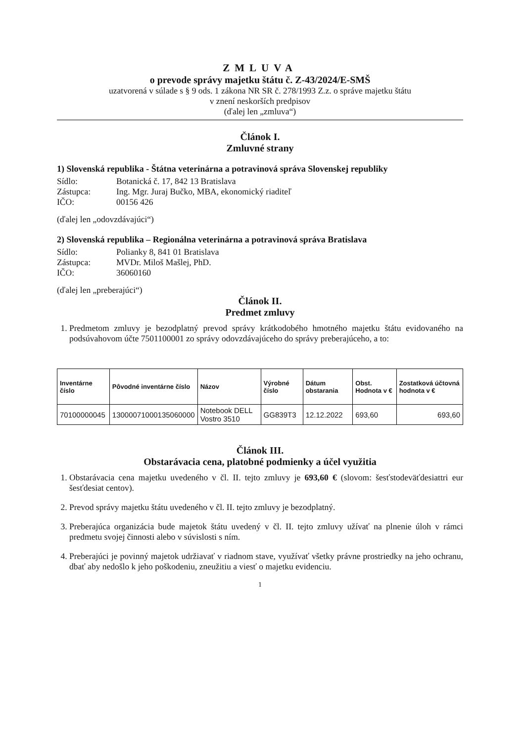ZMLUVA
o prevode správy majetku štátu č. Z-43/2024/E-SMŠ
uzatvorená v súlade s § 9 ods. 1 zákona NR SR č. 278/1993 Z.z. o správe majetku štátu
v znení neskorších predpisov
(ďalej len „zmluva“)
Článok I.
Zmluvné strany
1) Slovenská republika - Štátna veterinárna a potravinová správa Slovenskej republiky
Sídlo: Botanická č. 17, 842 13 Bratislava
Zástupca: Ing. Mgr. Juraj Bučko, MBA, ekonomický riaditeľ
IČO: 00156 426
(ďalej len „odovzdávajúci“)
2) Slovenská republika – Regionálna veterinárna a potravinová správa Bratislava
Sídlo: Polianky 8, 841 01 Bratislava
Zástupca: MVDr. Miloš Mašlej, PhD.
IČO: 36060160
(ďalej len „preberajúci“)
Článok II.
Predmet zmluvy
1. Predmetom zmluvy je bezodplatný prevod správy krátkodobého hmotného majetku štátu evidovaného na podsúvahovom účte 7501100001 zo správy odovzdávajúceho do správy preberajúceho, a to:
| Inventárne číslo | Pôvodné inventárne číslo | Názov | Výrobné číslo | Dátum obstarania | Obst. Hodnota v € | Zostatková účtovná hodnota v € |
| --- | --- | --- | --- | --- | --- | --- |
| 70100000045 | 13000071000135060000 | Notebook DELL Vostro 3510 | GG839T3 | 12.12.2022 | 693,60 | 693,60 |
Článok III.
Obstarávacia cena, platobné podmienky a účel využitia
1. Obstarávacia cena majetku uvedeného v čl. II. tejto zmluvy je 693,60 € (slovom: šesťstodeväťdesiattri eur šesťdesiat centov).
2. Prevod správy majetku štátu uvedeného v čl. II. tejto zmluvy je bezodplatný.
3. Preberajúca organizácia bude majetok štátu uvedený v čl. II. tejto zmluvy užívať na plnenie úloh v rámci predmetu svojej činnosti alebo v súvislosti s ním.
4. Preberajúci je povinný majetok udržiavať v riadnom stave, využívať všetky právne prostriedky na jeho ochranu, dbať aby nedošlo k jeho poškodeniu, zneužitiu a viesť o majetku evidenciu.
1